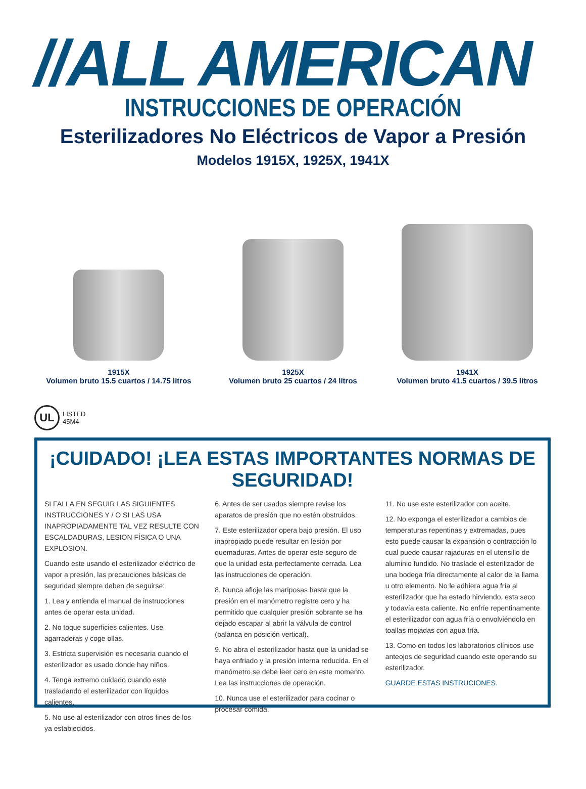//ALL AMERICAN
INSTRUCCIONES DE OPERACIÓN
Esterilizadores No Eléctricos de Vapor a Presión
Modelos 1915X, 1925X, 1941X
1915X
Volumen bruto 15.5 cuartos / 14.75 litros
1925X
Volumen bruto 25 cuartos / 24 litros
1941X
Volumen bruto 41.5 cuartos / 39.5 litros
UL
LISTED
45M4
¡CUIDADO! ¡LEA ESTAS IMPORTANTES NORMAS DE SEGURIDAD!
SI FALLA EN SEGUIR LAS SIGUIENTES INSTRUCCIONES Y / O SI LAS USA INAPROPIADAMENTE TAL VEZ RESULTE CON ESCALDADURAS, LESION FÍSICA O UNA EXPLOSION.
Cuando este usando el esterilizador eléctrico de vapor a presión, las precauciones básicas de seguridad siempre deben de seguirse:
1. Lea y entienda el manual de instrucciones antes de operar esta unidad.
2. No toque superficies calientes. Use agarraderas y coge ollas.
3. Estricta supervisión es necesaria cuando el esterilizador es usado donde hay niños.
4. Tenga extremo cuidado cuando este trasladando el esterilizador con líquidos calientes.
5. No use al esterilizador con otros fines de los ya establecidos.
6. Antes de ser usados siempre revise los aparatos de presión que no estén obstruidos.
7. Este esterilizador opera bajo presión. El uso inapropiado puede resultar en lesión por quemaduras. Antes de operar este seguro de que la unidad esta perfectamente cerrada. Lea las instrucciones de operación.
8. Nunca afloje las mariposas hasta que la presión en el manómetro registre cero y ha permitido que cualquier presión sobrante se ha dejado escapar al abrir la válvula de control (palanca en posición vertical).
9. No abra el esterilizador hasta que la unidad se haya enfriado y la presión interna reducida. En el manómetro se debe leer cero en este momento. Lea las instrucciones de operación.
10. Nunca use el esterilizador para cocinar o procesar comida.
11. No use este esterilizador con aceite.
12. No exponga el esterilizador a cambios de temperaturas repentinas y extremadas, pues esto puede causar la expansión o contracción lo cual puede causar rajaduras en el utensillo de aluminio fundido. No traslade el esterilizador de una bodega fría directamente al calor de la llama u otro elemento. No le adhiera agua fría al esterilizador que ha estado hirviendo, esta seco y todavía esta caliente. No enfríe repentinamente el esterilizador con agua fría o envolviéndolo en toallas mojadas con agua fría.
13. Como en todos los laboratorios clínicos use anteojos de seguridad cuando este operando su esterilizador.
GUARDE ESTAS INSTRUCIONES.